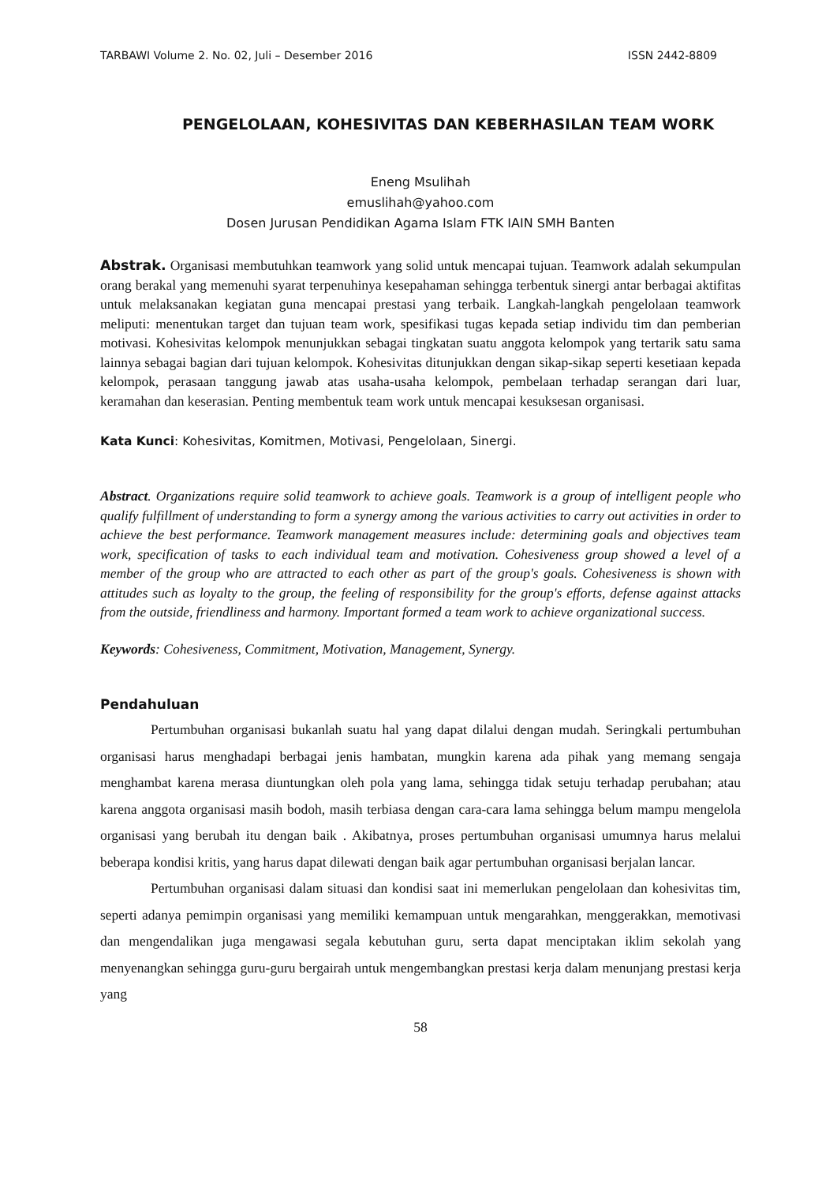TARBAWI Volume 2. No. 02, Juli – Desember 2016 ISSN 2442-8809
PENGELOLAAN, KOHESIVITAS DAN KEBERHASILAN TEAM WORK
Eneng Msulihah
emuslihah@yahoo.com
Dosen Jurusan Pendidikan Agama Islam FTK IAIN SMH Banten
Abstrak. Organisasi membutuhkan teamwork yang solid untuk mencapai tujuan. Teamwork adalah sekumpulan orang berakal yang memenuhi syarat terpenuhinya kesepahaman sehingga terbentuk sinergi antar berbagai aktifitas untuk melaksanakan kegiatan guna mencapai prestasi yang terbaik. Langkah-langkah pengelolaan teamwork meliputi: menentukan target dan tujuan team work, spesifikasi tugas kepada setiap individu tim dan pemberian motivasi. Kohesivitas kelompok menunjukkan sebagai tingkatan suatu anggota kelompok yang tertarik satu sama lainnya sebagai bagian dari tujuan kelompok. Kohesivitas ditunjukkan dengan sikap-sikap seperti kesetiaan kepada kelompok, perasaan tanggung jawab atas usaha-usaha kelompok, pembelaan terhadap serangan dari luar, keramahan dan keserasian. Penting membentuk team work untuk mencapai kesuksesan organisasi.
Kata Kunci: Kohesivitas, Komitmen, Motivasi, Pengelolaan, Sinergi.
Abstract. Organizations require solid teamwork to achieve goals. Teamwork is a group of intelligent people who qualify fulfillment of understanding to form a synergy among the various activities to carry out activities in order to achieve the best performance. Teamwork management measures include: determining goals and objectives team work, specification of tasks to each individual team and motivation. Cohesiveness group showed a level of a member of the group who are attracted to each other as part of the group's goals. Cohesiveness is shown with attitudes such as loyalty to the group, the feeling of responsibility for the group's efforts, defense against attacks from the outside, friendliness and harmony. Important formed a team work to achieve organizational success.
Keywords: Cohesiveness, Commitment, Motivation, Management, Synergy.
Pendahuluan
Pertumbuhan organisasi bukanlah suatu hal yang dapat dilalui dengan mudah. Seringkali pertumbuhan organisasi harus menghadapi berbagai jenis hambatan, mungkin karena ada pihak yang memang sengaja menghambat karena merasa diuntungkan oleh pola yang lama, sehingga tidak setuju terhadap perubahan; atau karena anggota organisasi masih bodoh, masih terbiasa dengan cara-cara lama sehingga belum mampu mengelola organisasi yang berubah itu dengan baik . Akibatnya, proses pertumbuhan organisasi umumnya harus melalui beberapa kondisi kritis, yang harus dapat dilewati dengan baik agar pertumbuhan organisasi berjalan lancar.
Pertumbuhan organisasi dalam situasi dan kondisi saat ini memerlukan pengelolaan dan kohesivitas tim, seperti adanya pemimpin organisasi yang memiliki kemampuan untuk mengarahkan, menggerakkan, memotivasi dan mengendalikan juga mengawasi segala kebutuhan guru, serta dapat menciptakan iklim sekolah yang menyenangkan sehingga guru-guru bergairah untuk mengembangkan prestasi kerja dalam menunjang prestasi kerja yang
58